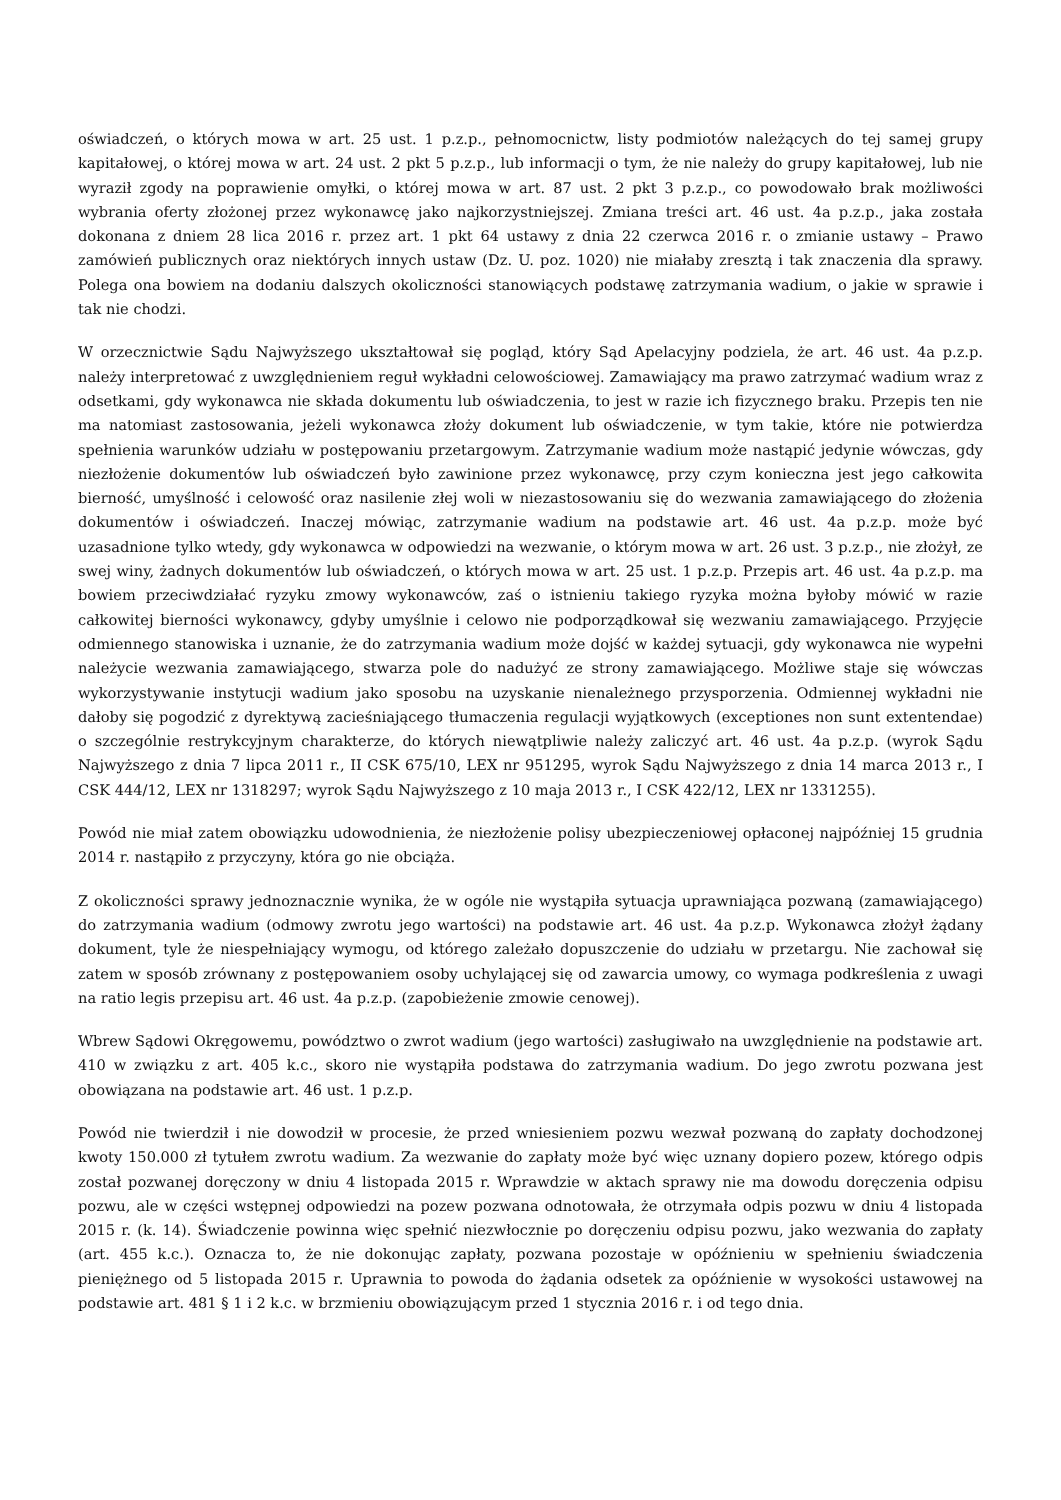oświadczeń, o których mowa w art. 25 ust. 1 p.z.p., pełnomocnictw, listy podmiotów należących do tej samej grupy kapitałowej, o której mowa w art. 24 ust. 2 pkt 5 p.z.p., lub informacji o tym, że nie należy do grupy kapitałowej, lub nie wyraził zgody na poprawienie omyłki, o której mowa w art. 87 ust. 2 pkt 3 p.z.p., co powodowało brak możliwości wybrania oferty złożonej przez wykonawcę jako najkorzystniejszej. Zmiana treści art. 46 ust. 4a p.z.p., jaka została dokonana z dniem 28 lica 2016 r. przez art. 1 pkt 64 ustawy z dnia 22 czerwca 2016 r. o zmianie ustawy – Prawo zamówień publicznych oraz niektórych innych ustaw (Dz. U. poz. 1020) nie miałaby zresztą i tak znaczenia dla sprawy. Polega ona bowiem na dodaniu dalszych okoliczności stanowiących podstawę zatrzymania wadium, o jakie w sprawie i tak nie chodzi.
W orzecznictwie Sądu Najwyższego ukształtował się pogląd, który Sąd Apelacyjny podziela, że art. 46 ust. 4a p.z.p. należy interpretować z uwzględnieniem reguł wykładni celowościowej. Zamawiający ma prawo zatrzymać wadium wraz z odsetkami, gdy wykonawca nie składa dokumentu lub oświadczenia, to jest w razie ich fizycznego braku. Przepis ten nie ma natomiast zastosowania, jeżeli wykonawca złoży dokument lub oświadczenie, w tym takie, które nie potwierdza spełnienia warunków udziału w postępowaniu przetargowym. Zatrzymanie wadium może nastąpić jedynie wówczas, gdy niezłożenie dokumentów lub oświadczeń było zawinione przez wykonawcę, przy czym konieczna jest jego całkowita bierność, umyślność i celowość oraz nasilenie złej woli w niezastosowaniu się do wezwania zamawiającego do złożenia dokumentów i oświadczeń. Inaczej mówiąc, zatrzymanie wadium na podstawie art. 46 ust. 4a p.z.p. może być uzasadnione tylko wtedy, gdy wykonawca w odpowiedzi na wezwanie, o którym mowa w art. 26 ust. 3 p.z.p., nie złożył, ze swej winy, żadnych dokumentów lub oświadczeń, o których mowa w art. 25 ust. 1 p.z.p. Przepis art. 46 ust. 4a p.z.p. ma bowiem przeciwdziałać ryzyku zmowy wykonawców, zaś o istnieniu takiego ryzyka można byłoby mówić w razie całkowitej bierności wykonawcy, gdyby umyślnie i celowo nie podporządkował się wezwaniu zamawiającego. Przyjęcie odmiennego stanowiska i uznanie, że do zatrzymania wadium może dojść w każdej sytuacji, gdy wykonawca nie wypełni należycie wezwania zamawiającego, stwarza pole do nadużyć ze strony zamawiającego. Możliwe staje się wówczas wykorzystywanie instytucji wadium jako sposobu na uzyskanie nienależnego przysporzenia. Odmiennej wykładni nie dałoby się pogodzić z dyrektywą zacieśniającego tłumaczenia regulacji wyjątkowych (exceptiones non sunt extentendae) o szczególnie restrykcyjnym charakterze, do których niewątpliwie należy zaliczyć art. 46 ust. 4a p.z.p. (wyrok Sądu Najwyższego z dnia 7 lipca 2011 r., II CSK 675/10, LEX nr 951295, wyrok Sądu Najwyższego z dnia 14 marca 2013 r., I CSK 444/12, LEX nr 1318297; wyrok Sądu Najwyższego z 10 maja 2013 r., I CSK 422/12, LEX nr 1331255).
Powód nie miał zatem obowiązku udowodnienia, że niezłożenie polisy ubezpieczeniowej opłaconej najpóźniej 15 grudnia 2014 r. nastąpiło z przyczyny, która go nie obciąża.
Z okoliczności sprawy jednoznacznie wynika, że w ogóle nie wystąpiła sytuacja uprawniająca pozwaną (zamawiającego) do zatrzymania wadium (odmowy zwrotu jego wartości) na podstawie art. 46 ust. 4a p.z.p. Wykonawca złożył żądany dokument, tyle że niespełniający wymogu, od którego zależało dopuszczenie do udziału w przetargu. Nie zachował się zatem w sposób zrównany z postępowaniem osoby uchylającej się od zawarcia umowy, co wymaga podkreślenia z uwagi na ratio legis przepisu art. 46 ust. 4a p.z.p. (zapobieżenie zmowie cenowej).
Wbrew Sądowi Okręgowemu, powództwo o zwrot wadium (jego wartości) zasługiwało na uwzględnienie na podstawie art. 410 w związku z art. 405 k.c., skoro nie wystąpiła podstawa do zatrzymania wadium. Do jego zwrotu pozwana jest obowiązana na podstawie art. 46 ust. 1 p.z.p.
Powód nie twierdził i nie dowodził w procesie, że przed wniesieniem pozwu wezwał pozwaną do zapłaty dochodzonej kwoty 150.000 zł tytułem zwrotu wadium. Za wezwanie do zapłaty może być więc uznany dopiero pozew, którego odpis został pozwanej doręczony w dniu 4 listopada 2015 r. Wprawdzie w aktach sprawy nie ma dowodu doręczenia odpisu pozwu, ale w części wstępnej odpowiedzi na pozew pozwana odnotowała, że otrzymała odpis pozwu w dniu 4 listopada 2015 r. (k. 14). Świadczenie powinna więc spełnić niezwłocznie po doręczeniu odpisu pozwu, jako wezwania do zapłaty (art. 455 k.c.). Oznacza to, że nie dokonując zapłaty, pozwana pozostaje w opóźnieniu w spełnieniu świadczenia pieniężnego od 5 listopada 2015 r. Uprawnia to powoda do żądania odsetek za opóźnienie w wysokości ustawowej na podstawie art. 481 § 1 i 2 k.c. w brzmieniu obowiązującym przed 1 stycznia 2016 r. i od tego dnia.